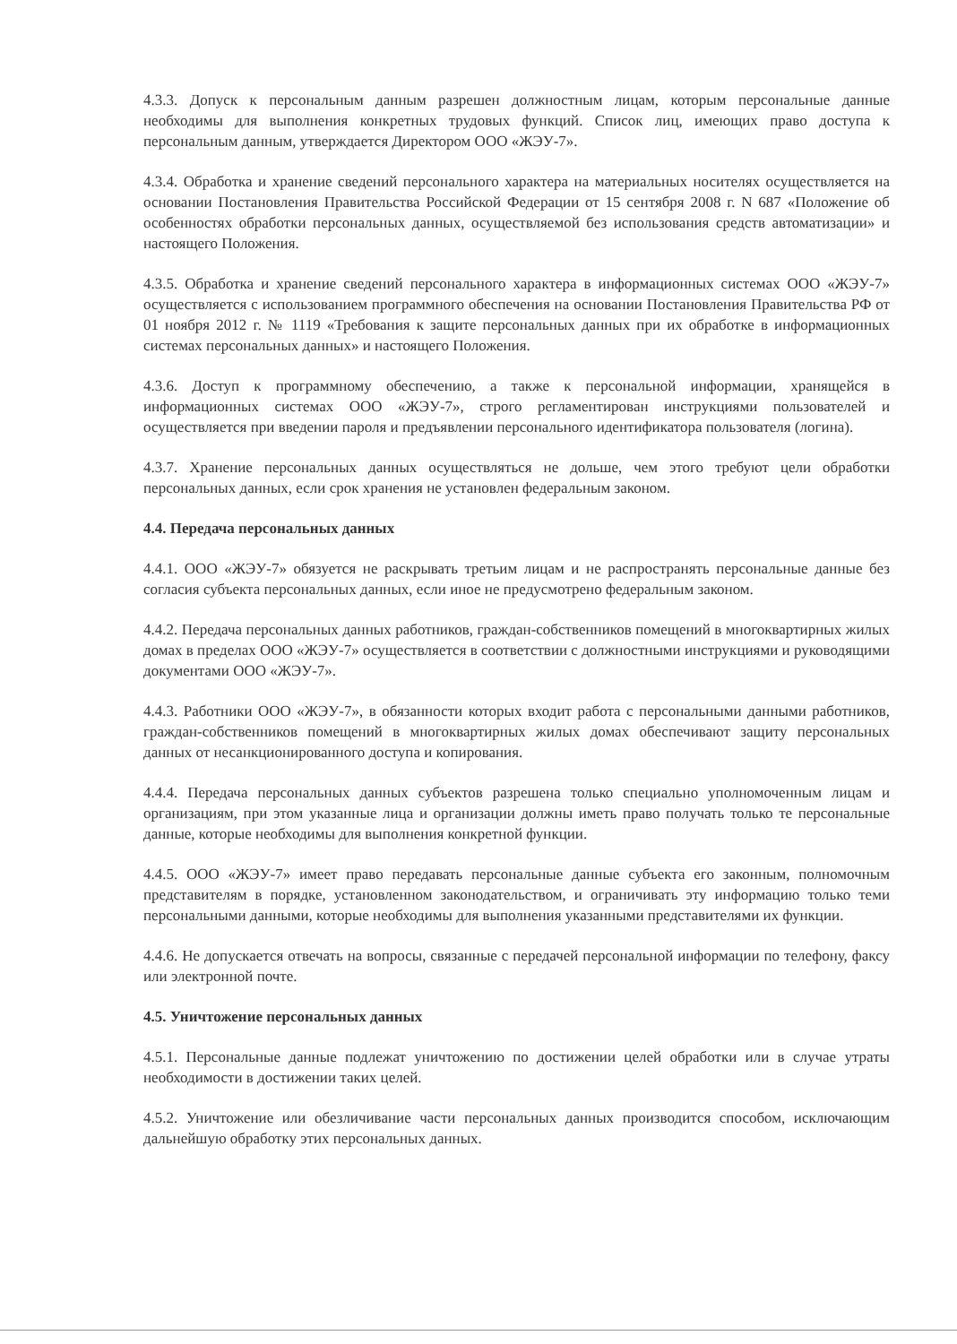4.3.3. Допуск к персональным данным разрешен должностным лицам, которым персональные данные необходимы для выполнения конкретных трудовых функций. Список лиц, имеющих право доступа к персональным данным, утверждается Директором ООО «ЖЭУ-7».
4.3.4. Обработка и хранение сведений персонального характера на материальных носителях осуществляется на основании Постановления Правительства Российской Федерации от 15 сентября 2008 г. N 687 «Положение об особенностях обработки персональных данных, осуществляемой без использования средств автоматизации» и настоящего Положения.
4.3.5. Обработка и хранение сведений персонального характера в информационных системах ООО «ЖЭУ-7» осуществляется с использованием программного обеспечения на основании Постановления Правительства РФ от 01 ноября 2012 г. № 1119 «Требования к защите персональных данных при их обработке в информационных системах персональных данных» и настоящего Положения.
4.3.6. Доступ к программному обеспечению, а также к персональной информации, хранящейся в информационных системах ООО «ЖЭУ-7», строго регламентирован инструкциями пользователей и осуществляется при введении пароля и предъявлении персонального идентификатора пользователя (логина).
4.3.7. Хранение персональных данных осуществляться не дольше, чем этого требуют цели обработки персональных данных, если срок хранения не установлен федеральным законом.
4.4. Передача персональных данных
4.4.1. ООО «ЖЭУ-7» обязуется не раскрывать третьим лицам и не распространять персональные данные без согласия субъекта персональных данных, если иное не предусмотрено федеральным законом.
4.4.2. Передача персональных данных работников, граждан-собственников помещений в многоквартирных жилых домах в пределах ООО «ЖЭУ-7» осуществляется в соответствии с должностными инструкциями и руководящими документами ООО «ЖЭУ-7».
4.4.3. Работники ООО «ЖЭУ-7», в обязанности которых входит работа с персональными данными работников, граждан-собственников помещений в многоквартирных жилых домах обеспечивают защиту персональных данных от несанкционированного доступа и копирования.
4.4.4. Передача персональных данных субъектов разрешена только специально уполномоченным лицам и организациям, при этом указанные лица и организации должны иметь право получать только те персональные данные, которые необходимы для выполнения конкретной функции.
4.4.5. ООО «ЖЭУ-7» имеет право передавать персональные данные субъекта его законным, полномочным представителям в порядке, установленном законодательством, и ограничивать эту информацию только теми персональными данными, которые необходимы для выполнения указанными представителями их функции.
4.4.6. Не допускается отвечать на вопросы, связанные с передачей персональной информации по телефону, факсу или электронной почте.
4.5. Уничтожение персональных данных
4.5.1. Персональные данные подлежат уничтожению по достижении целей обработки или в случае утраты необходимости в достижении таких целей.
4.5.2. Уничтожение или обезличивание части персональных данных производится способом, исключающим дальнейшую обработку этих персональных данных.